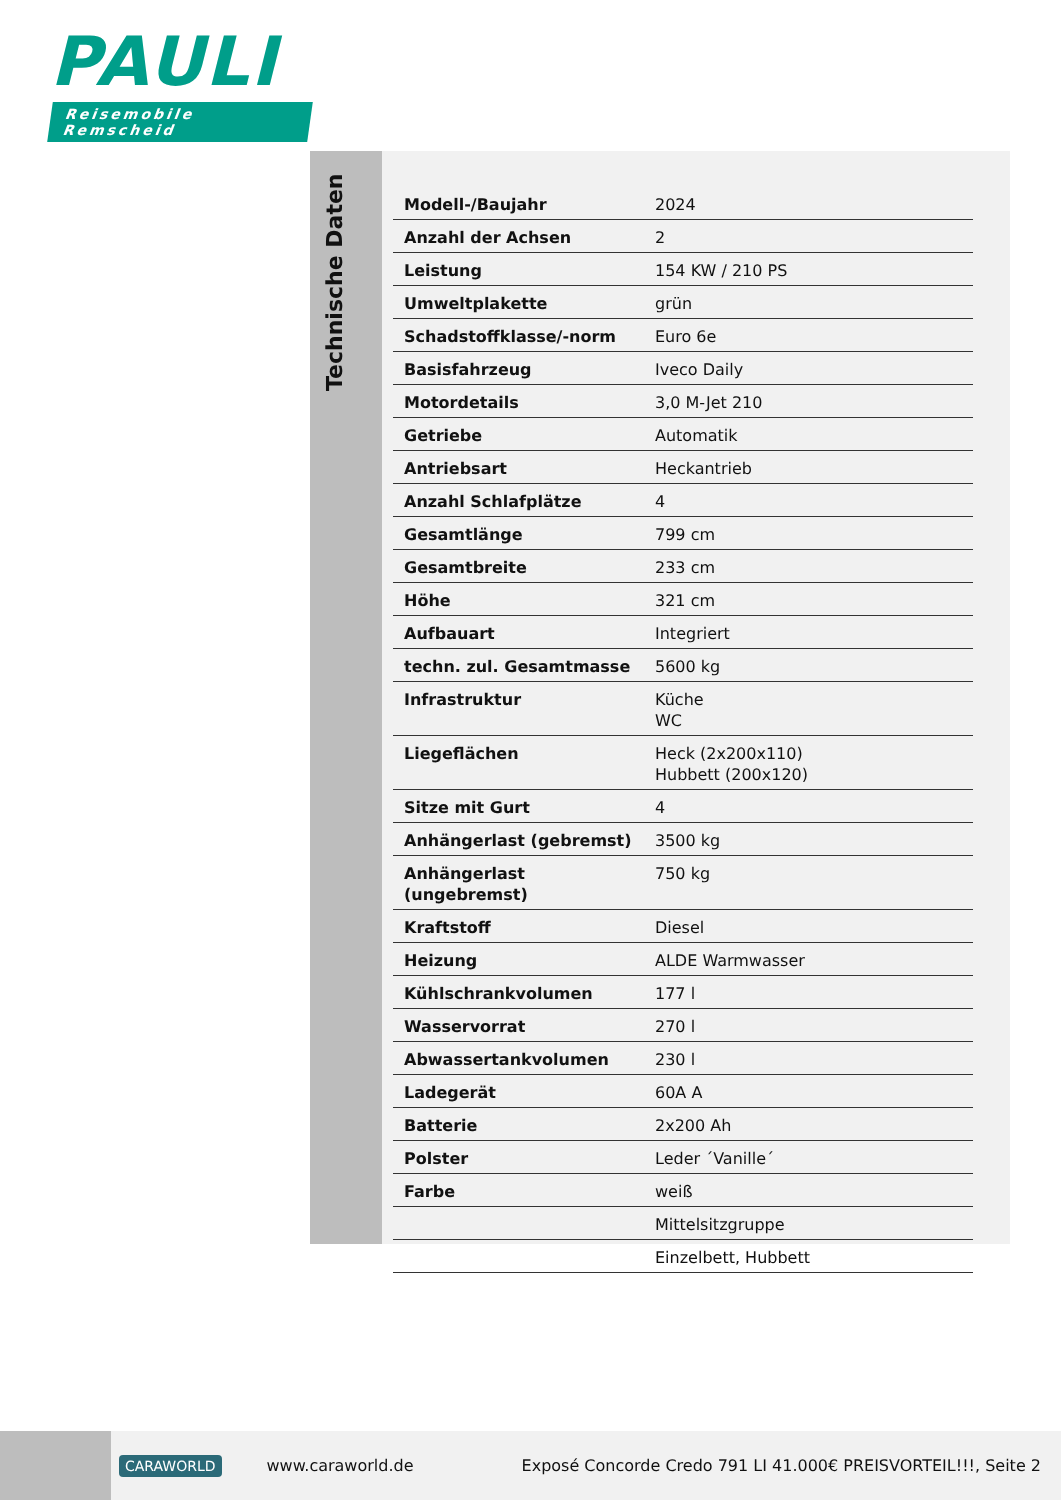PAULI
Reisemobile Remscheid
Technische Daten
| Modell-/Baujahr | 2024 |
| Anzahl der Achsen | 2 |
| Leistung | 154 KW / 210 PS |
| Umweltplakette | grün |
| Schadstoffklasse/-norm | Euro 6e |
| Basisfahrzeug | Iveco Daily |
| Motordetails | 3,0 M-Jet 210 |
| Getriebe | Automatik |
| Antriebsart | Heckantrieb |
| Anzahl Schlafplätze | 4 |
| Gesamtlänge | 799 cm |
| Gesamtbreite | 233 cm |
| Höhe | 321 cm |
| Aufbauart | Integriert |
| techn. zul. Gesamtmasse | 5600 kg |
| Infrastruktur | Küche WC |
| Liegeflächen | Heck (2x200x110) Hubbett (200x120) |
| Sitze mit Gurt | 4 |
| Anhängerlast (gebremst) | 3500 kg |
| Anhängerlast (ungebremst) | 750 kg |
| Kraftstoff | Diesel |
| Heizung | ALDE Warmwasser |
| Kühlschrankvolumen | 177 l |
| Wasservorrat | 270 l |
| Abwassertankvolumen | 230 l |
| Ladegerät | 60A A |
| Batterie | 2x200 Ah |
| Polster | Leder ´Vanille´ |
| Farbe | weiß |
| | Mittelsitzgruppe |
| | Einzelbett, Hubbett |
CARAWORLD www.caraworld.de Exposé Concorde Credo 791 LI 41.000€ PREISVORTEIL!!!, Seite 2